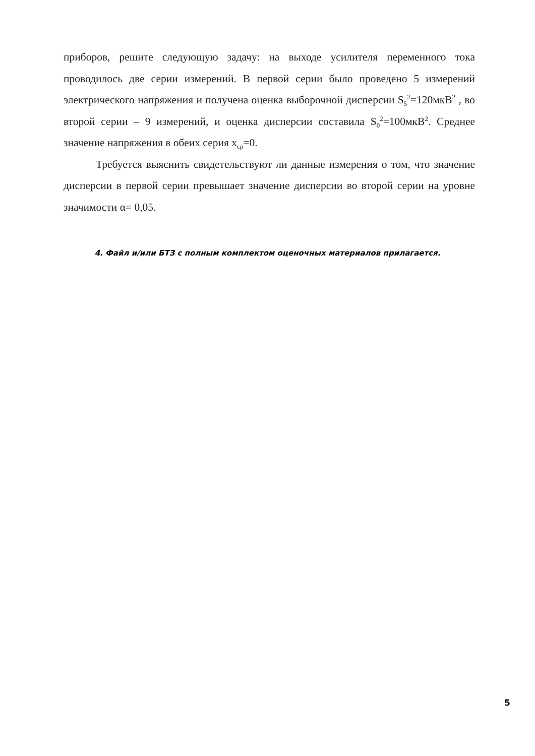приборов, решите следующую задачу: на выходе усилителя переменного тока проводилось две серии измерений. В первой серии было проведено 5 измерений электрического напряжения и получена оценка выборочной дисперсии S<sub>5</sub><sup>2</sup>=120мкВ<sup>2</sup> , во второй серии – 9 измерений, и оценка дисперсии составила S<sub>0</sub><sup>2</sup>=100мкВ<sup>2</sup>. Среднее значение напряжения в обеих серия x<sub>ср</sub>=0.
Требуется выяснить свидетельствуют ли данные измерения о том, что значение дисперсии в первой серии превышает значение дисперсии во второй серии на уровне значимости α= 0,05.
4. Файл и/или БТЗ с полным комплектом оценочных материалов прилагается.
5